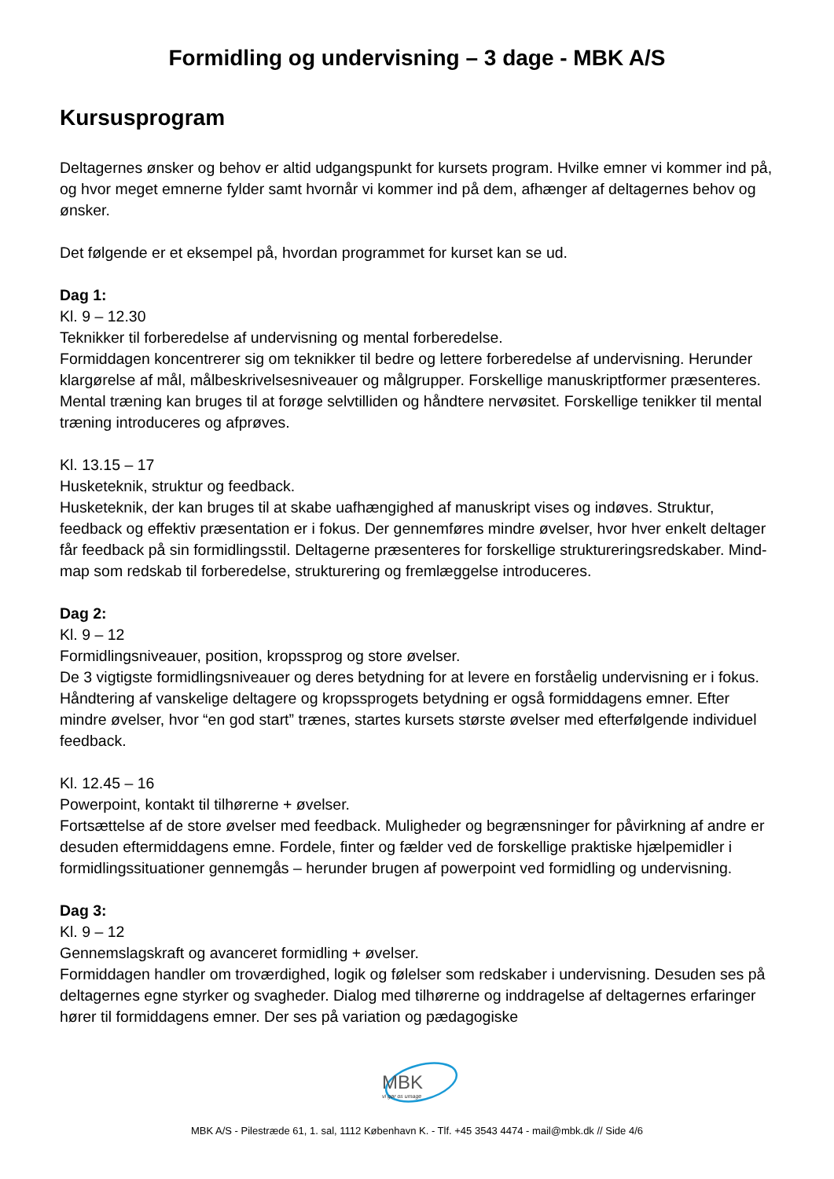Formidling og undervisning – 3 dage - MBK A/S
Kursusprogram
Deltagernes ønsker og behov er altid udgangspunkt for kursets program. Hvilke emner vi kommer ind på, og hvor meget emnerne fylder samt hvornår vi kommer ind på dem, afhænger af deltagernes behov og ønsker.
Det følgende er et eksempel på, hvordan programmet for kurset kan se ud.
Dag 1:
Kl. 9 – 12.30
Teknikker til forberedelse af undervisning og mental forberedelse.
Formiddagen koncentrerer sig om teknikker til bedre og lettere forberedelse af undervisning. Herunder klargørelse af mål, målbeskrivelsesniveauer og målgrupper. Forskellige manuskriptformer præsenteres. Mental træning kan bruges til at forøge selvtilliden og håndtere nervøsitet. Forskellige tenikker til mental træning introduceres og afprøves.
Kl. 13.15 – 17
Husketeknik, struktur og feedback.
Husketeknik, der kan bruges til at skabe uafhængighed af manuskript vises og indøves. Struktur, feedback og effektiv præsentation er i fokus. Der gennemføres mindre øvelser, hvor hver enkelt deltager får feedback på sin formidlingsstil. Deltagerne præsenteres for forskellige struktureringsredskaber. Mind-map som redskab til forberedelse, strukturering og fremlæggelse introduceres.
Dag 2:
Kl. 9 – 12
Formidlingsniveauer, position, kropssprog og store øvelser.
De 3 vigtigste formidlingsniveauer og deres betydning for at levere en forståelig undervisning er i fokus. Håndtering af vanskelige deltagere og kropssprogets betydning er også formiddagens emner. Efter mindre øvelser, hvor “en god start” trænes, startes kursets største øvelser med efterfølgende individuel feedback.
Kl. 12.45 – 16
Powerpoint, kontakt til tilhørerne + øvelser.
Fortsættelse af de store øvelser med feedback. Muligheder og begrænsninger for påvirkning af andre er desuden eftermiddagens emne. Fordele, finter og fælder ved de forskellige praktiske hjælpemidler i formidlingssituationer gennemgås – herunder brugen af powerpoint ved formidling og undervisning.
Dag 3:
Kl. 9 – 12
Gennemslagskraft og avanceret formidling + øvelser.
Formiddagen handler om troværdighed, logik og følelser som redskaber i undervisning. Desuden ses på deltagernes egne styrker og svagheder. Dialog med tilhørerne og inddragelse af deltagernes erfaringer hører til formiddagens emner. Der ses på variation og pædagogiske
MBK
vi gør os umage
MBK A/S - Pilestræde 61, 1. sal, 1112 København K. - Tlf. +45 3543 4474 - mail@mbk.dk // Side 4/6